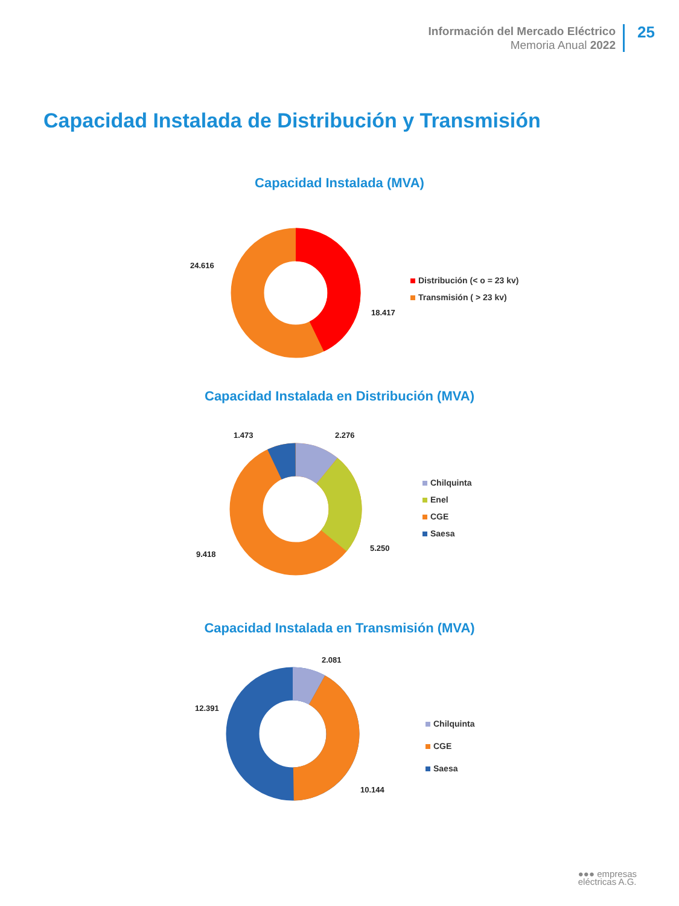Información del Mercado Eléctrico
Memoria Anual 2022
25
Capacidad Instalada de Distribución y Transmisión
Capacidad Instalada (MVA)
24.616
18.417
Distribución (< o = 23 kv)
Transmisión ( > 23 kv)
Capacidad Instalada en Distribución (MVA)
1.473 2.276
9.418
5.250
Chilquinta
Enel
CGE
Saesa
Capacidad Instalada en Transmisión (MVA)
2.081
12.391
10.144
Chilquinta
CGE
Saesa
●●● empresas
eléctricas A.G.